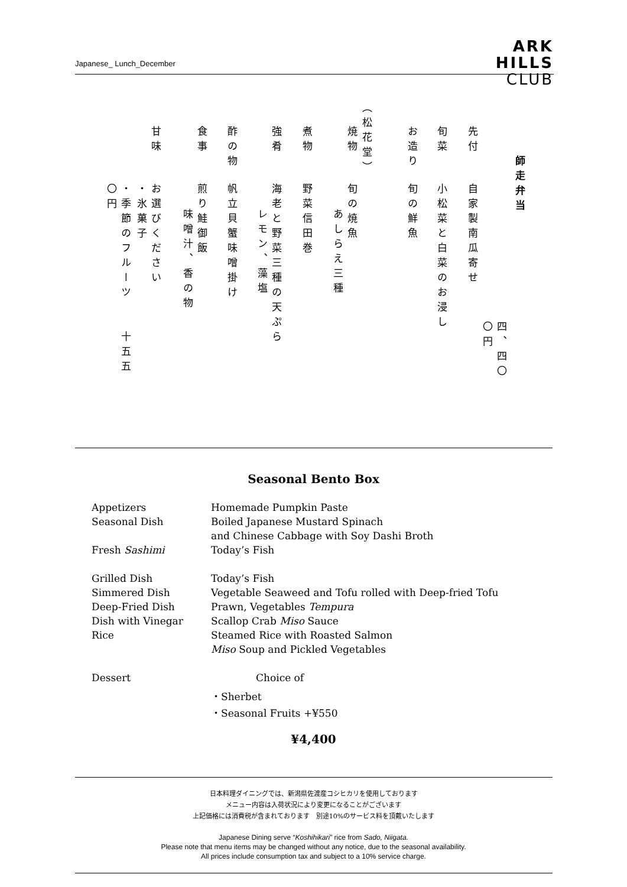Japanese_ Lunch_December
ARK
HILLS
CLUB
師走弁当
四、四〇〇円
先付自家製南瓜寄せ
旬菜小松菜と白菜のお浸し
お造り旬の鮮魚
（松花堂）
焼物旬の焼魚
あしらえ三種
煮物野菜信田巻
強肴海老と野菜三種の天ぷら
レモン、藻塩
酢の物帆立貝蟹味噌掛け
食事煎り鮭御飯
味噌汁、香の物
甘味お選びください
・氷菓子
・季節のフルーツ 十五五〇円
Seasonal Bento Box
| Appetizers | Homemade Pumpkin Paste |
| Seasonal Dish | Boiled Japanese Mustard Spinach |
| | and Chinese Cabbage with Soy Dashi Broth |
| Fresh Sashimi | Today’s Fish |
| Grilled Dish | Today’s Fish |
| Simmered Dish | Vegetable Seaweed and Tofu rolled with Deep-fried Tofu |
| Deep-Fried Dish | Prawn, Vegetables Tempura |
| Dish with Vinegar | Scallop Crab Miso Sauce |
| Rice | Steamed Rice with Roasted Salmon |
| | Miso Soup and Pickled Vegetables |
| Dessert | Choice of |
| | ・Sherbet |
| | ・Seasonal Fruits +¥550 |
¥4,400
日本料理ダイニングでは、新潟県佐渡産コシヒカリを使用しております
メニュー内容は入荷状況により変更になることがございます
上記価格には消費税が含まれております　別途10%のサービス料を頂戴いたします
Japanese Dining serve “Koshihikari” rice from Sado, Niigata.
Please note that menu items may be changed without any notice, due to the seasonal availability.
All prices include consumption tax and subject to a 10% service charge.